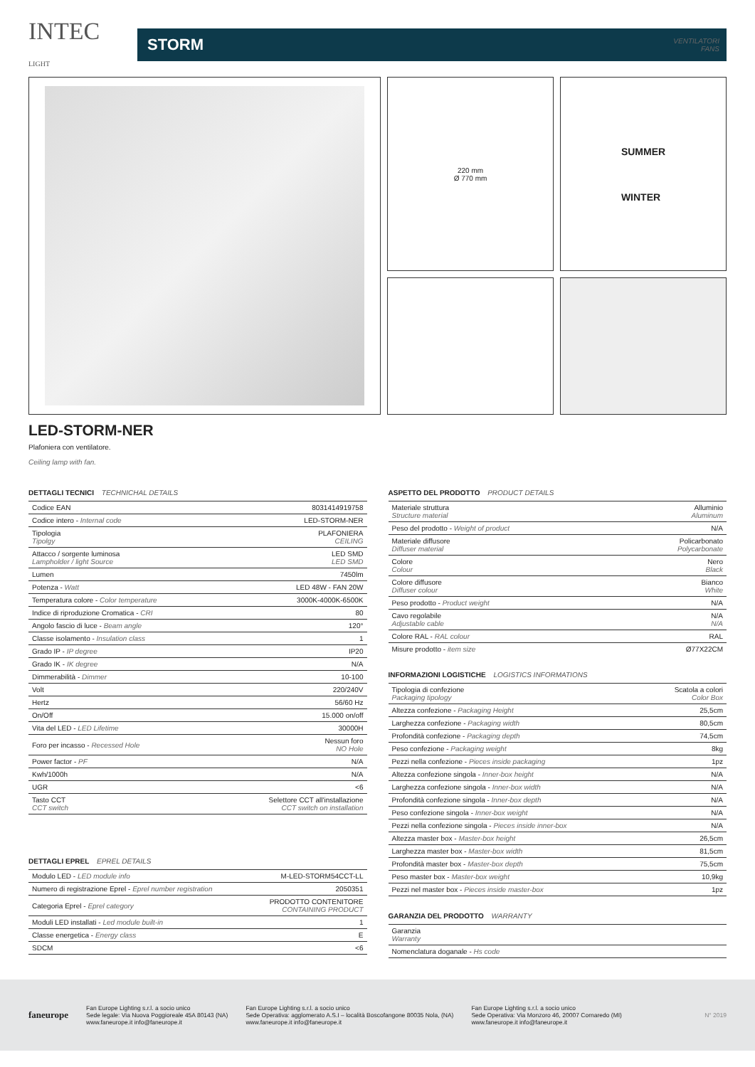INTEC
LIGHT
STORM VENTILATORI
FANS
220 mm
Ø 770 mm
SUMMER
WINTER
LED-STORM-NER
Plafoniera con ventilatore.
Ceiling lamp with fan.
DETTAGLI TECNICI TECHNICHAL DETAILS
| Codice EAN | 8031414919758 |
| Codice intero - Internal code | LED-STORM-NER |
| Tipologia Tipolgy | PLAFONIERA CEILING |
| Attacco / sorgente luminosa Lampholder / light Source | LED SMD LED SMD |
| Lumen | 7450lm |
| Potenza - Watt | LED 48W - FAN 20W |
| Temperatura colore - Color temperature | 3000K-4000K-6500K |
| Indice di riproduzione Cromatica - CRI | 80 |
| Angolo fascio di luce - Beam angle | 120° |
| Classe isolamento - Insulation class | 1 |
| Grado IP - IP degree | IP20 |
| Grado IK - IK degree | N/A |
| Dimmerabilità - Dimmer | 10-100 |
| Volt | 220/240V |
| Hertz | 56/60 Hz |
| On/Off | 15.000 on/off |
| Vita del LED - LED Lifetime | 30000H |
| Foro per incasso - Recessed Hole | Nessun foro NO Hole |
| Power factor - PF | N/A |
| Kwh/1000h | N/A |
| UGR | <6 |
| Tasto CCT CCT switch | Selettore CCT all'installazione CCT switch on installation |
DETTAGLI EPREL EPREL DETAILS
| Modulo LED - LED module info | M-LED-STORM54CCT-LL |
| Numero di registrazione Eprel - Eprel number registration | 2050351 |
| Categoria Eprel - Eprel category | PRODOTTO CONTENITORE CONTAINING PRODUCT |
| Moduli LED installati - Led module built-in | 1 |
| Classe energetica - Energy class | E |
| SDCM | <6 |
ASPETTO DEL PRODOTTO PRODUCT DETAILS
| Materiale struttura Structure material | Alluminio Aluminum |
| Peso del prodotto - Weight of product | N/A |
| Materiale diffusore Diffuser material | Policarbonato Polycarbonate |
| Colore Colour | Nero Black |
| Colore diffusore Diffuser colour | Bianco White |
| Peso prodotto - Product weight | N/A |
| Cavo regolabile Adjustable cable | N/A N/A |
| Colore RAL - RAL colour | RAL |
| Misure prodotto - item size | Ø77X22CM |
INFORMAZIONI LOGISTICHE LOGISTICS INFORMATIONS
| Tipologia di confezione Packaging tipology | Scatola a colori Color Box |
| Altezza confezione - Packaging Height | 25,5cm |
| Larghezza confezione - Packaging width | 80,5cm |
| Profondità confezione - Packaging depth | 74,5cm |
| Peso confezione - Packaging weight | 8kg |
| Pezzi nella confezione - Pieces inside packaging | 1pz |
| Altezza confezione singola - Inner-box height | N/A |
| Larghezza confezione singola - Inner-box width | N/A |
| Profondità confezione singola - Inner-box depth | N/A |
| Peso confezione singola - Inner-box weight | N/A |
| Pezzi nella confezione singola - Pieces inside inner-box | N/A |
| Altezza master box - Master-box height | 26,5cm |
| Larghezza master box - Master-box width | 81,5cm |
| Profondità master box - Master-box depth | 75,5cm |
| Peso master box - Master-box weight | 10,9kg |
| Pezzi nel master box - Pieces inside master-box | 1pz |
GARANZIA DEL PRODOTTO WARRANTY
| Garanzia Warranty | |
| Nomenclatura doganale - Hs code | |
faneurope
Fan Europe Lighting s.r.l. a socio unico
Sede legale: Via Nuova Poggioreale 45A 80143 (NA)
www.faneurope.it info@faneurope.it
Fan Europe Lighting s.r.l. a socio unico
Sede Operativa: agglomerato A.S.I – località Boscofangone 80035 Nola, (NA)
www.faneurope.it info@faneurope.it
Fan Europe Lighting s.r.l. a socio unico
Sede Operativa: Via Monzoro 46, 20007 Cornaredo (MI)
www.faneurope.it info@faneurope.it
N° 2019